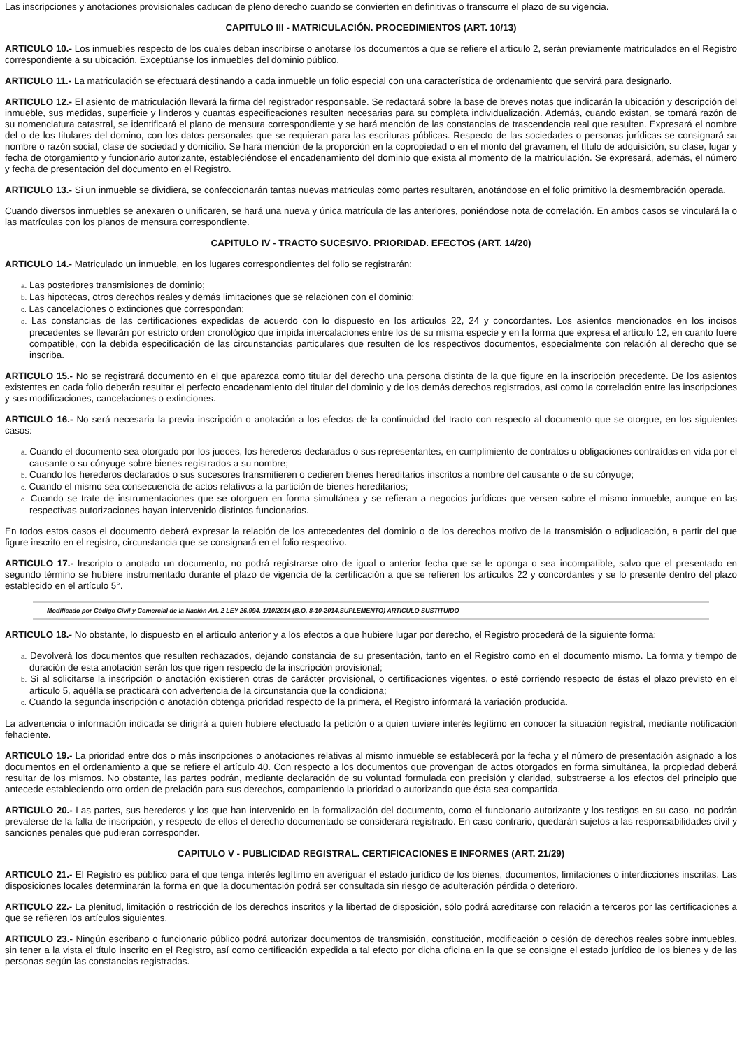Las inscripciones y anotaciones provisionales caducan de pleno derecho cuando se convierten en definitivas o transcurre el plazo de su vigencia.
CAPITULO III - MATRICULACIÓN. PROCEDIMIENTOS (ART. 10/13)
ARTICULO 10.- Los inmuebles respecto de los cuales deban inscribirse o anotarse los documentos a que se refiere el artículo 2, serán previamente matriculados en el Registro correspondiente a su ubicación. Exceptúanse los inmuebles del dominio público.
ARTICULO 11.- La matriculación se efectuará destinando a cada inmueble un folio especial con una característica de ordenamiento que servirá para designarlo.
ARTICULO 12.- El asiento de matriculación llevará la firma del registrador responsable. Se redactará sobre la base de breves notas que indicarán la ubicación y descripción del inmueble, sus medidas, superficie y linderos y cuantas especificaciones resulten necesarias para su completa individualización. Además, cuando existan, se tomará razón de su nomenclatura catastral, se identificará el plano de mensura correspondiente y se hará mención de las constancias de trascendencia real que resulten. Expresará el nombre del o de los titulares del domino, con los datos personales que se requieran para las escrituras públicas. Respecto de las sociedades o personas jurídicas se consignará su nombre o razón social, clase de sociedad y domicilio. Se hará mención de la proporción en la copropiedad o en el monto del gravamen, el título de adquisición, su clase, lugar y fecha de otorgamiento y funcionario autorizante, estableciéndose el encadenamiento del dominio que exista al momento de la matriculación. Se expresará, además, el número y fecha de presentación del documento en el Registro.
ARTICULO 13.- Si un inmueble se dividiera, se confeccionarán tantas nuevas matrículas como partes resultaren, anotándose en el folio primitivo la desmembración operada.
Cuando diversos inmuebles se anexaren o unificaren, se hará una nueva y única matrícula de las anteriores, poniéndose nota de correlación. En ambos casos se vinculará la o las matrículas con los planos de mensura correspondiente.
CAPITULO IV - TRACTO SUCESIVO. PRIORIDAD. EFECTOS (ART. 14/20)
ARTICULO 14.- Matriculado un inmueble, en los lugares correspondientes del folio se registrarán:
a. Las posteriores transmisiones de dominio;
b. Las hipotecas, otros derechos reales y demás limitaciones que se relacionen con el dominio;
c. Las cancelaciones o extinciones que correspondan;
d. Las constancias de las certificaciones expedidas de acuerdo con lo dispuesto en los artículos 22, 24 y concordantes. Los asientos mencionados en los incisos precedentes se llevarán por estricto orden cronológico que impida intercalaciones entre los de su misma especie y en la forma que expresa el artículo 12, en cuanto fuere compatible, con la debida especificación de las circunstancias particulares que resulten de los respectivos documentos, especialmente con relación al derecho que se inscriba.
ARTICULO 15.- No se registrará documento en el que aparezca como titular del derecho una persona distinta de la que figure en la inscripción precedente. De los asientos existentes en cada folio deberán resultar el perfecto encadenamiento del titular del dominio y de los demás derechos registrados, así como la correlación entre las inscripciones y sus modificaciones, cancelaciones o extinciones.
ARTICULO 16.- No será necesaria la previa inscripción o anotación a los efectos de la continuidad del tracto con respecto al documento que se otorgue, en los siguientes casos:
a. Cuando el documento sea otorgado por los jueces, los herederos declarados o sus representantes, en cumplimiento de contratos u obligaciones contraídas en vida por el causante o su cónyuge sobre bienes registrados a su nombre;
b. Cuando los herederos declarados o sus sucesores transmitieren o cedieren bienes hereditarios inscritos a nombre del causante o de su cónyuge;
c. Cuando el mismo sea consecuencia de actos relativos a la partición de bienes hereditarios;
d. Cuando se trate de instrumentaciones que se otorguen en forma simultánea y se refieran a negocios jurídicos que versen sobre el mismo inmueble, aunque en las respectivas autorizaciones hayan intervenido distintos funcionarios.
En todos estos casos el documento deberá expresar la relación de los antecedentes del dominio o de los derechos motivo de la transmisión o adjudicación, a partir del que figure inscrito en el registro, circunstancia que se consignará en el folio respectivo.
ARTICULO 17.- Inscripto o anotado un documento, no podrá registrarse otro de igual o anterior fecha que se le oponga o sea incompatible, salvo que el presentado en segundo término se hubiere instrumentado durante el plazo de vigencia de la certificación a que se refieren los artículos 22 y concordantes y se lo presente dentro del plazo establecido en el artículo 5°.
Modificado por Código Civil y Comercial de la Nación Art. 2 LEY 26.994. 1/10/2014 (B.O. 8-10-2014,SUPLEMENTO) ARTICULO SUSTITUIDO
ARTICULO 18.- No obstante, lo dispuesto en el artículo anterior y a los efectos a que hubiere lugar por derecho, el Registro procederá de la siguiente forma:
a. Devolverá los documentos que resulten rechazados, dejando constancia de su presentación, tanto en el Registro como en el documento mismo. La forma y tiempo de duración de esta anotación serán los que rigen respecto de la inscripción provisional;
b. Si al solicitarse la inscripción o anotación existieren otras de carácter provisional, o certificaciones vigentes, o esté corriendo respecto de éstas el plazo previsto en el artículo 5, aquélla se practicará con advertencia de la circunstancia que la condiciona;
c. Cuando la segunda inscripción o anotación obtenga prioridad respecto de la primera, el Registro informará la variación producida.
La advertencia o información indicada se dirigirá a quien hubiere efectuado la petición o a quien tuviere interés legítimo en conocer la situación registral, mediante notificación fehaciente.
ARTICULO 19.- La prioridad entre dos o más inscripciones o anotaciones relativas al mismo inmueble se establecerá por la fecha y el número de presentación asignado a los documentos en el ordenamiento a que se refiere el artículo 40. Con respecto a los documentos que provengan de actos otorgados en forma simultánea, la propiedad deberá resultar de los mismos. No obstante, las partes podrán, mediante declaración de su voluntad formulada con precisión y claridad, substraerse a los efectos del principio que antecede estableciendo otro orden de prelación para sus derechos, compartiendo la prioridad o autorizando que ésta sea compartida.
ARTICULO 20.- Las partes, sus herederos y los que han intervenido en la formalización del documento, como el funcionario autorizante y los testigos en su caso, no podrán prevalerse de la falta de inscripción, y respecto de ellos el derecho documentado se considerará registrado. En caso contrario, quedarán sujetos a las responsabilidades civil y sanciones penales que pudieran corresponder.
CAPITULO V - PUBLICIDAD REGISTRAL. CERTIFICACIONES E INFORMES (ART. 21/29)
ARTICULO 21.- El Registro es público para el que tenga interés legítimo en averiguar el estado jurídico de los bienes, documentos, limitaciones o interdicciones inscritas. Las disposiciones locales determinarán la forma en que la documentación podrá ser consultada sin riesgo de adulteración pérdida o deterioro.
ARTICULO 22.- La plenitud, limitación o restricción de los derechos inscritos y la libertad de disposición, sólo podrá acreditarse con relación a terceros por las certificaciones a que se refieren los artículos siguientes.
ARTICULO 23.- Ningún escribano o funcionario público podrá autorizar documentos de transmisión, constitución, modificación o cesión de derechos reales sobre inmuebles, sin tener a la vista el título inscrito en el Registro, así como certificación expedida a tal efecto por dicha oficina en la que se consigne el estado jurídico de los bienes y de las personas según las constancias registradas.